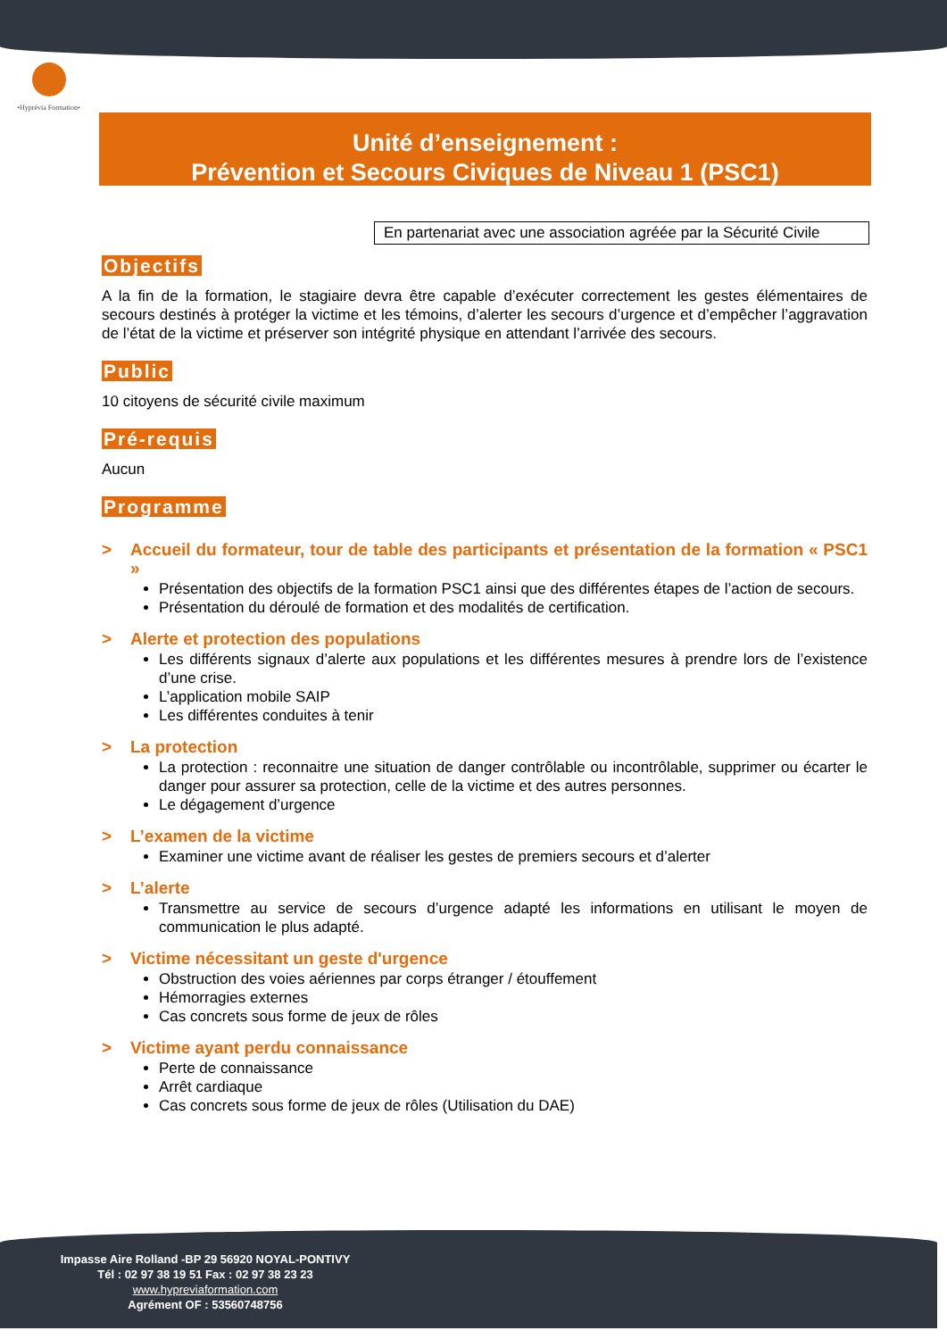•Hyprévia Formation•
Unité d’enseignement :
Prévention et Secours Civiques de Niveau 1 (PSC1)
En partenariat avec une association agréée par la Sécurité Civile
Objectifs
A la fin de la formation, le stagiaire devra être capable d’exécuter correctement les gestes élémentaires de secours destinés à protéger la victime et les témoins, d’alerter les secours d’urgence et d’empêcher l’aggravation de l’état de la victime et préserver son intégrité physique en attendant l’arrivée des secours.
Public
10 citoyens de sécurité civile maximum
Pré-requis
Aucun
Programme
> Accueil du formateur, tour de table des participants et présentation de la formation « PSC1 »
Présentation des objectifs de la formation PSC1 ainsi que des différentes étapes de l’action de secours.
Présentation du déroulé de formation et des modalités de certification.
> Alerte et protection des populations
Les différents signaux d’alerte aux populations et les différentes mesures à prendre lors de l’existence d’une crise.
L’application mobile SAIP
Les différentes conduites à tenir
> La protection
La protection : reconnaitre une situation de danger contrôlable ou incontrôlable, supprimer ou écarter le danger pour assurer sa protection, celle de la victime et des autres personnes.
Le dégagement d’urgence
> L’examen de la victime
Examiner une victime avant de réaliser les gestes de premiers secours et d’alerter
> L’alerte
Transmettre au service de secours d’urgence adapté les informations en utilisant le moyen de communication le plus adapté.
> Victime nécessitant un geste d'urgence
Obstruction des voies aériennes par corps étranger / étouffement
Hémorragies externes
Cas concrets sous forme de jeux de rôles
> Victime ayant perdu connaissance
Perte de connaissance
Arrêt cardiaque
Cas concrets sous forme de jeux de rôles (Utilisation du DAE)
Impasse Aire Rolland -BP 29 56920 NOYAL-PONTIVY
Tél : 02 97 38 19 51 Fax : 02 97 38 23 23
www.hypreviaformation.com
Agrément OF : 53560748756